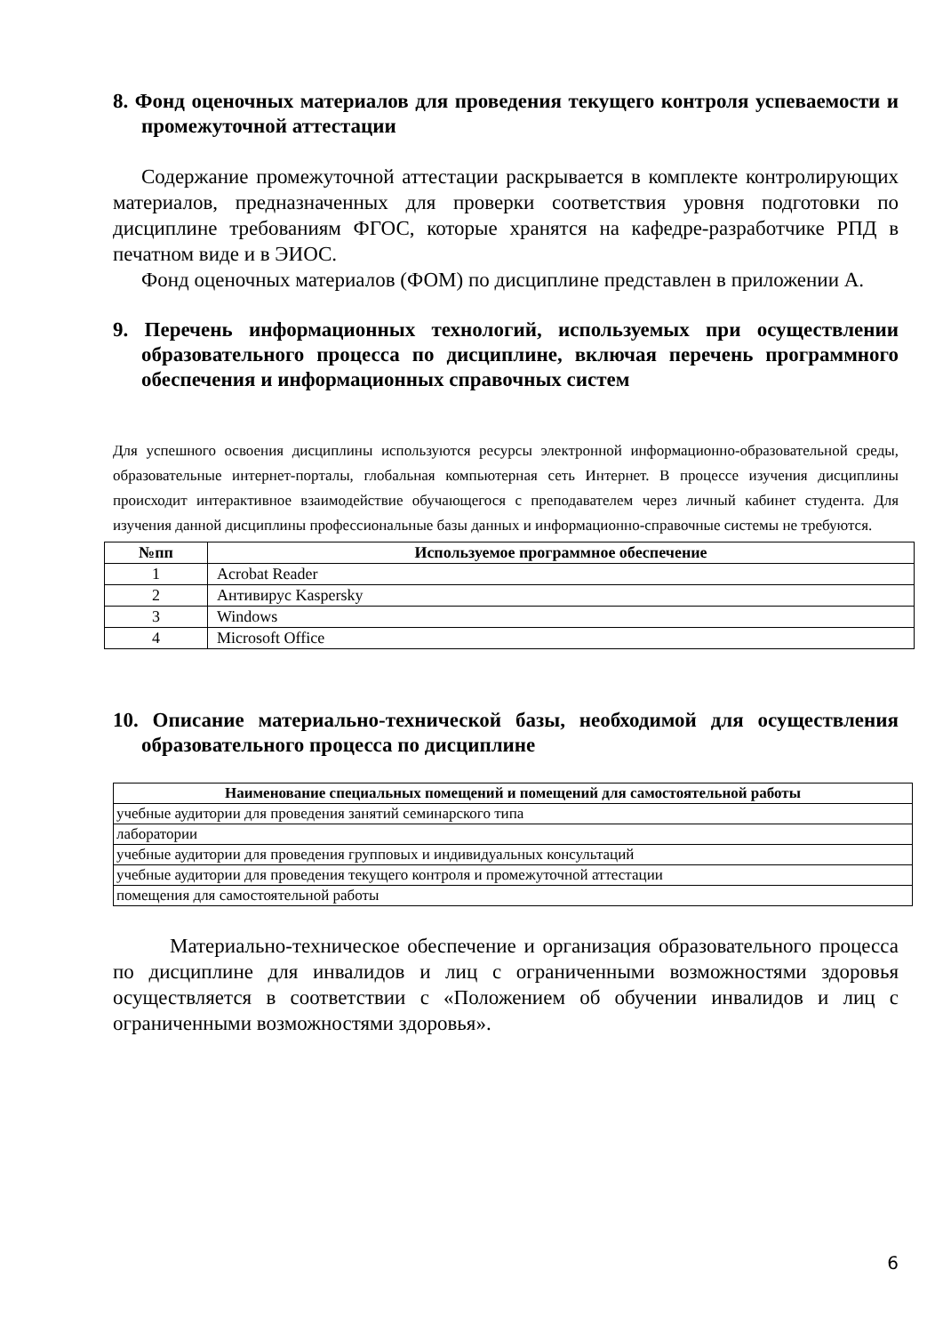8. Фонд оценочных материалов для проведения текущего контроля успеваемости и промежуточной аттестации
Содержание промежуточной аттестации раскрывается в комплекте контролирующих материалов, предназначенных для проверки соответствия уровня подготовки по дисциплине требованиям ФГОС, которые хранятся на кафедре-разработчике РПД в печатном виде и в ЭИОС.
Фонд оценочных материалов (ФОМ) по дисциплине представлен в приложении А.
9. Перечень информационных технологий, используемых при осуществлении образовательного процесса по дисциплине, включая перечень программного обеспечения и информационных справочных систем
Для успешного освоения дисциплины используются ресурсы электронной информационно-образовательной среды, образовательные интернет-порталы, глобальная компьютерная сеть Интернет. В процессе изучения дисциплины происходит интерактивное взаимодействие обучающегося с преподавателем через личный кабинет студента. Для изучения данной дисциплины профессиональные базы данных и информационно-справочные системы не требуются.
| №пп | Используемое программное обеспечение |
| --- | --- |
| 1 | Acrobat Reader |
| 2 | Антивирус Kaspersky |
| 3 | Windows |
| 4 | Microsoft Office |
10. Описание материально-технической базы, необходимой для осуществления образовательного процесса по дисциплине
| Наименование специальных помещений и помещений для самостоятельной работы |
| --- |
| учебные аудитории для проведения занятий семинарского типа |
| лаборатории |
| учебные аудитории для проведения групповых и индивидуальных консультаций |
| учебные аудитории для проведения текущего контроля и промежуточной аттестации |
| помещения для самостоятельной работы |
Материально-техническое обеспечение и организация образовательного процесса по дисциплине для инвалидов и лиц с ограниченными возможностями здоровья осуществляется в соответствии с «Положением об обучении инвалидов и лиц с ограниченными возможностями здоровья».
6